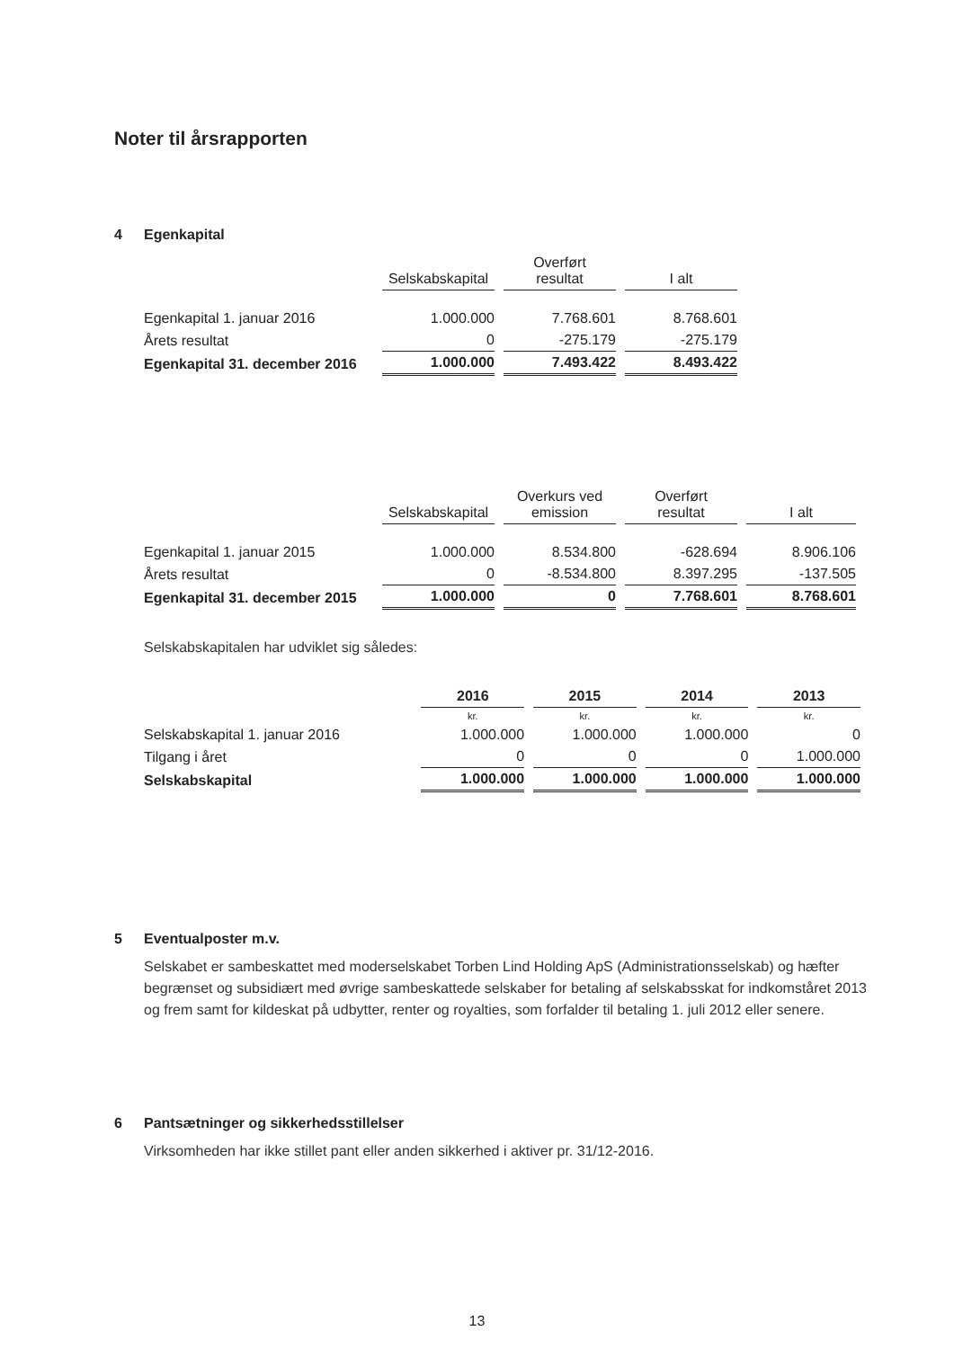Noter til årsrapporten
4 Egenkapital
| | Selskabskapital | Overført resultat | I alt |
| --- | --- | --- | --- |
| Egenkapital 1. januar 2016 | 1.000.000 | 7.768.601 | 8.768.601 |
| Årets resultat | 0 | -275.179 | -275.179 |
| Egenkapital 31. december 2016 | 1.000.000 | 7.493.422 | 8.493.422 |
| | Selskabskapital | Overkurs ved emission | Overført resultat | I alt |
| --- | --- | --- | --- | --- |
| Egenkapital 1. januar 2015 | 1.000.000 | 8.534.800 | -628.694 | 8.906.106 |
| Årets resultat | 0 | -8.534.800 | 8.397.295 | -137.505 |
| Egenkapital 31. december 2015 | 1.000.000 | 0 | 7.768.601 | 8.768.601 |
Selskabskapitalen har udviklet sig således:
| | 2016 | 2015 | 2014 | 2013 |
| --- | --- | --- | --- | --- |
| | kr. | kr. | kr. | kr. |
| Selskabskapital 1. januar 2016 | 1.000.000 | 1.000.000 | 1.000.000 | 0 |
| Tilgang i året | 0 | 0 | 0 | 1.000.000 |
| Selskabskapital | 1.000.000 | 1.000.000 | 1.000.000 | 1.000.000 |
5 Eventualposter m.v.
Selskabet er sambeskattet med moderselskabet Torben Lind Holding ApS (Administrationsselskab) og hæfter begrænset og subsidiært med øvrige sambeskattede selskaber for betaling af selskabsskat for indkomståret 2013 og frem samt for kildeskat på udbytter, renter og royalties, som forfalder til betaling 1. juli 2012 eller senere.
6 Pantsætninger og sikkerhedsstillelser
Virksomheden har ikke stillet pant eller anden sikkerhed i aktiver pr. 31/12-2016.
13